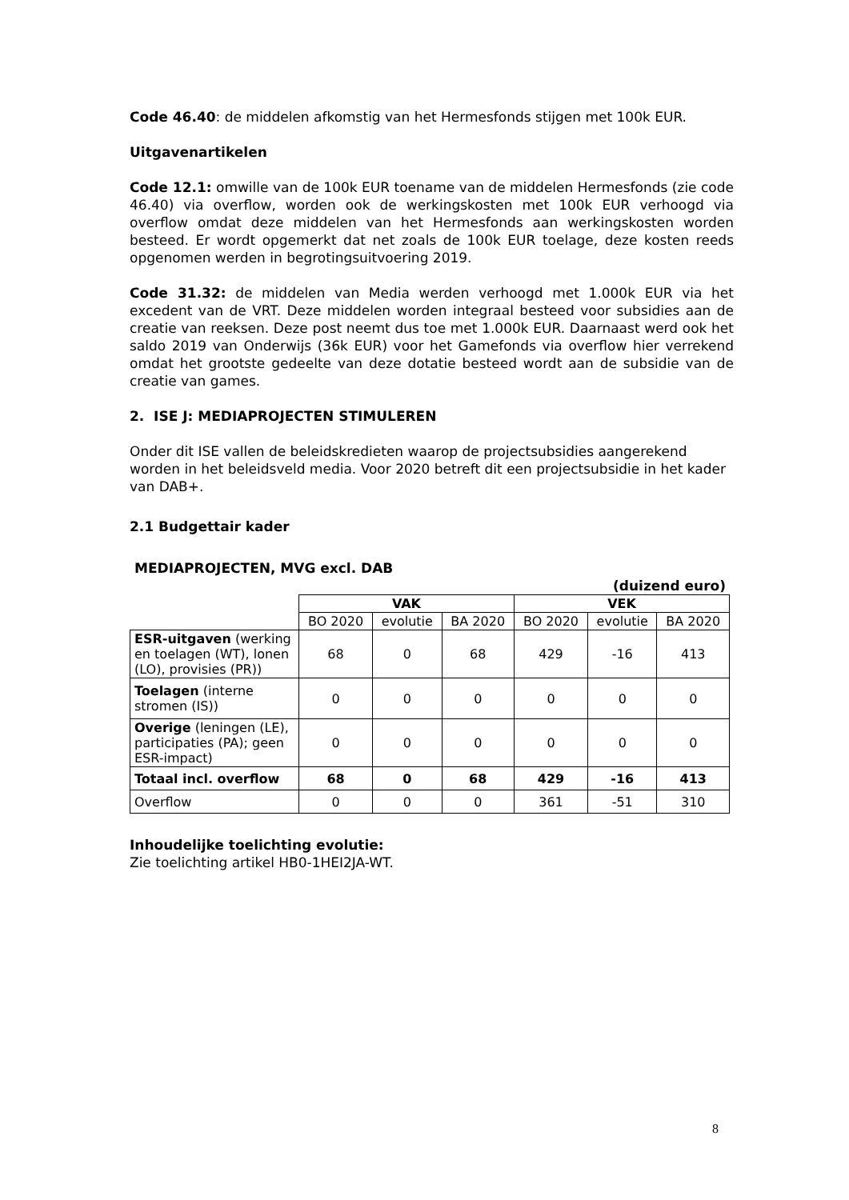Code 46.40: de middelen afkomstig van het Hermesfonds stijgen met 100k EUR.
Uitgavenartikelen
Code 12.1: omwille van de 100k EUR toename van de middelen Hermesfonds (zie code 46.40) via overflow, worden ook de werkingskosten met 100k EUR verhoogd via overflow omdat deze middelen van het Hermesfonds aan werkingskosten worden besteed. Er wordt opgemerkt dat net zoals de 100k EUR toelage, deze kosten reeds opgenomen werden in begrotingsuitvoering 2019.
Code 31.32: de middelen van Media werden verhoogd met 1.000k EUR via het excedent van de VRT. Deze middelen worden integraal besteed voor subsidies aan de creatie van reeksen. Deze post neemt dus toe met 1.000k EUR. Daarnaast werd ook het saldo 2019 van Onderwijs (36k EUR) voor het Gamefonds via overflow hier verrekend omdat het grootste gedeelte van deze dotatie besteed wordt aan de subsidie van de creatie van games.
2. ISE J: MEDIAPROJECTEN STIMULEREN
Onder dit ISE vallen de beleidskredieten waarop de projectsubsidies aangerekend worden in het beleidsveld media. Voor 2020 betreft dit een projectsubsidie in het kader van DAB+.
2.1 Budgettair kader
MEDIAPROJECTEN, MVG excl. DAB
(duizend euro)
| | VAK | | | VEK | | |
| --- | --- | --- | --- | --- | --- | --- |
| | BO 2020 | evolutie | BA 2020 | BO 2020 | evolutie | BA 2020 |
| ESR-uitgaven (werking en toelagen (WT), lonen (LO), provisies (PR)) | 68 | 0 | 68 | 429 | -16 | 413 |
| Toelagen (interne stromen (IS)) | 0 | 0 | 0 | 0 | 0 | 0 |
| Overige (leningen (LE), participaties (PA); geen ESR-impact) | 0 | 0 | 0 | 0 | 0 | 0 |
| Totaal incl. overflow | 68 | 0 | 68 | 429 | -16 | 413 |
| Overflow | 0 | 0 | 0 | 361 | -51 | 310 |
Inhoudelijke toelichting evolutie:
Zie toelichting artikel HB0-1HEI2JA-WT.
8